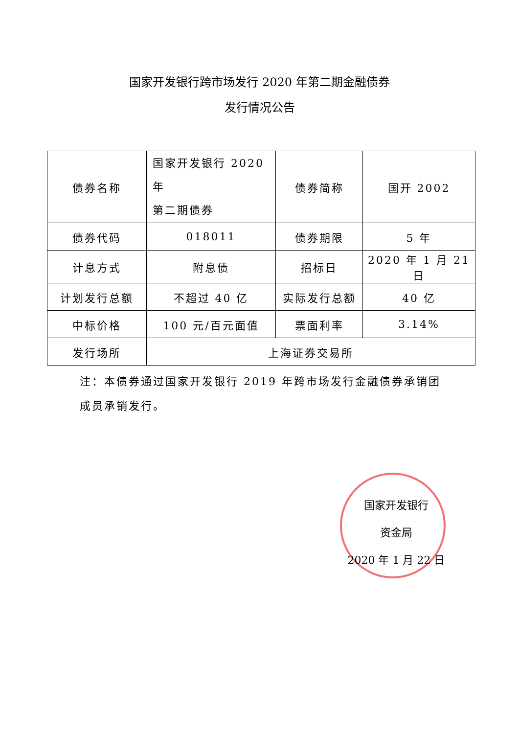国家开发银行跨市场发行 2020 年第二期金融债券
发行情况公告
| 债券名称 | 国家开发银行 2020 年 第二期债券 | 债券简称 | 国开 2002 |
| 债券代码 | 018011 | 债券期限 | 5 年 |
| 计息方式 | 附息债 | 招标日 | 2020 年 1 月 21 日 |
| 计划发行总额 | 不超过 40 亿 | 实际发行总额 | 40 亿 |
| 中标价格 | 100 元/百元面值 | 票面利率 | 3.14% |
| 发行场所 | 上海证券交易所 | | |
注：本债券通过国家开发银行 2019 年跨市场发行金融债券承销团成员承销发行。
国家开发银行
资金局
2020 年 1 月 22 日